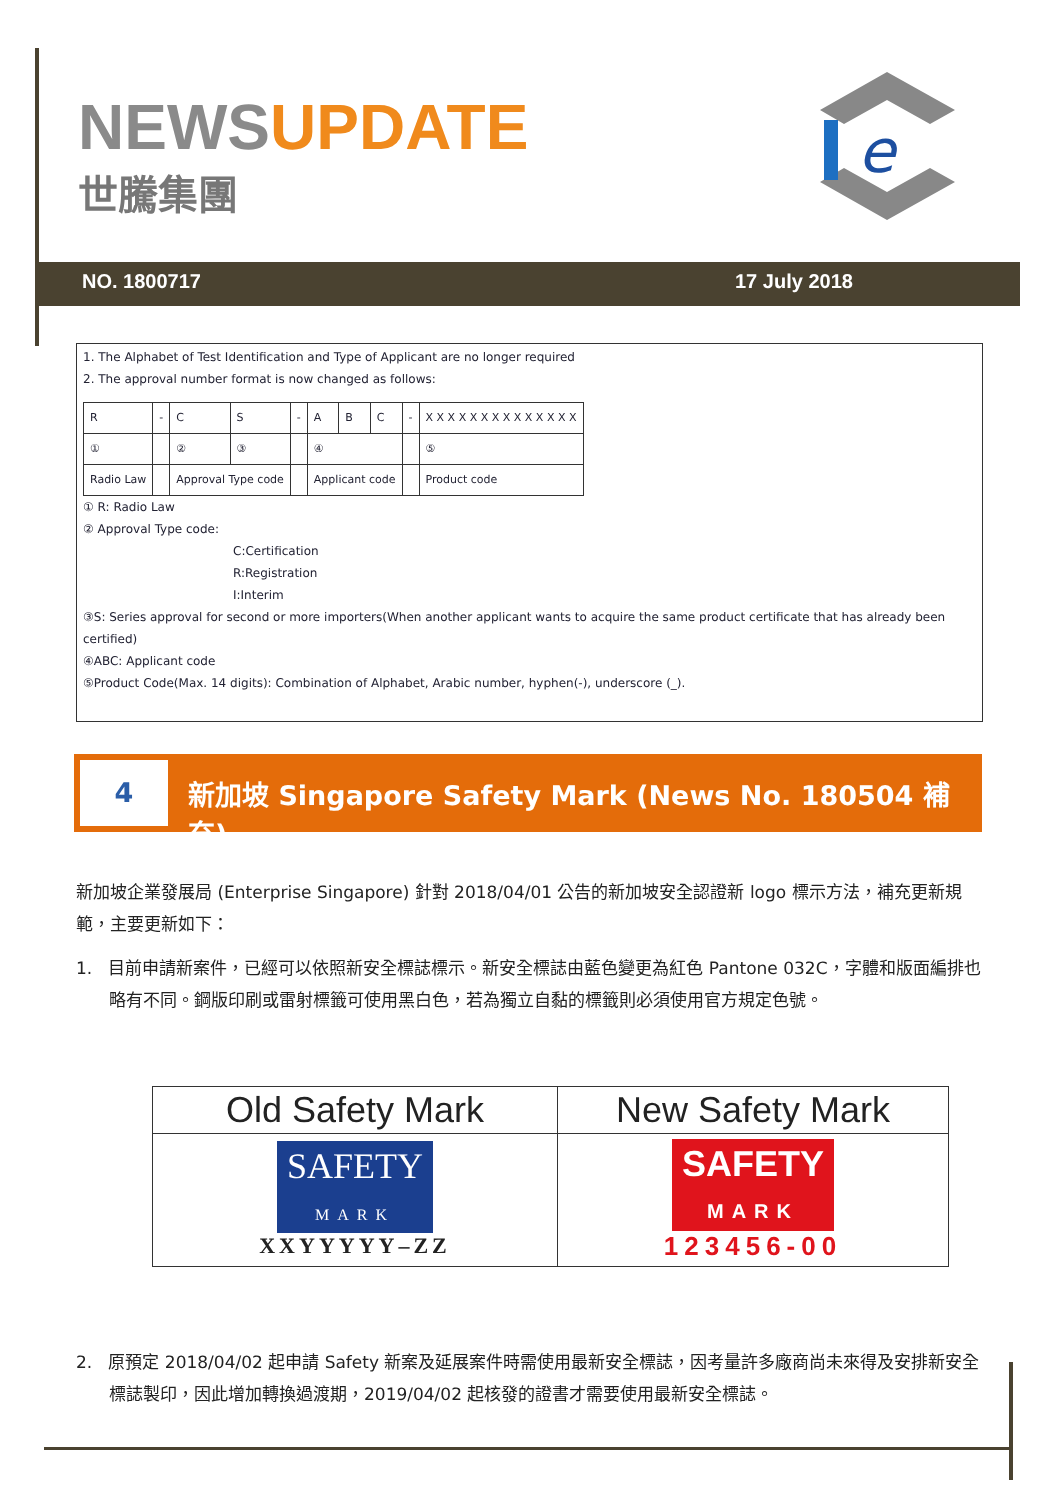NEWSUPDATE
世騰集團
e
NO. 1800717 17 July 2018
1. The Alphabet of Test Identification and Type of Applicant are no longer required
2. The approval number format is now changed as follows:
| R | - | C | S | - | A | B | C | - | X X X X X X X X X X X X X X |
| ① | | ② | ③ | | ④ | | | | ⑤ |
| Radio Law | | Approval Type code | | | Applicant code | | | | Product code |
① R: Radio Law
② Approval Type code:
C:Certification
R:Registration
I:Interim
③S: Series approval for second or more importers(When another applicant wants to acquire the same product certificate that has already been certified)
④ABC: Applicant code
⑤Product Code(Max. 14 digits): Combination of Alphabet, Arabic number, hyphen(-), underscore (_).
4
新加坡 Singapore Safety Mark (News No. 180504 補充)
新加坡企業發展局 (Enterprise Singapore) 針對 2018/04/01 公告的新加坡安全認證新 logo 標示方法，補充更新規範，主要更新如下：
1. 目前申請新案件，已經可以依照新安全標誌標示。新安全標誌由藍色變更為紅色 Pantone 032C，字體和版面編排也略有不同。鋼版印刷或雷射標籤可使用黑白色，若為獨立自黏的標籤則必須使用官方規定色號。
| Old Safety Mark | New Safety Mark |
| --- | --- |
| SAFETY MARK XXYYYYY–ZZ | SAFETY MARK 123456-00 |
2. 原預定 2018/04/02 起申請 Safety 新案及延展案件時需使用最新安全標誌，因考量許多廠商尚未來得及安排新安全標誌製印，因此增加轉換過渡期，2019/04/02 起核發的證書才需要使用最新安全標誌。